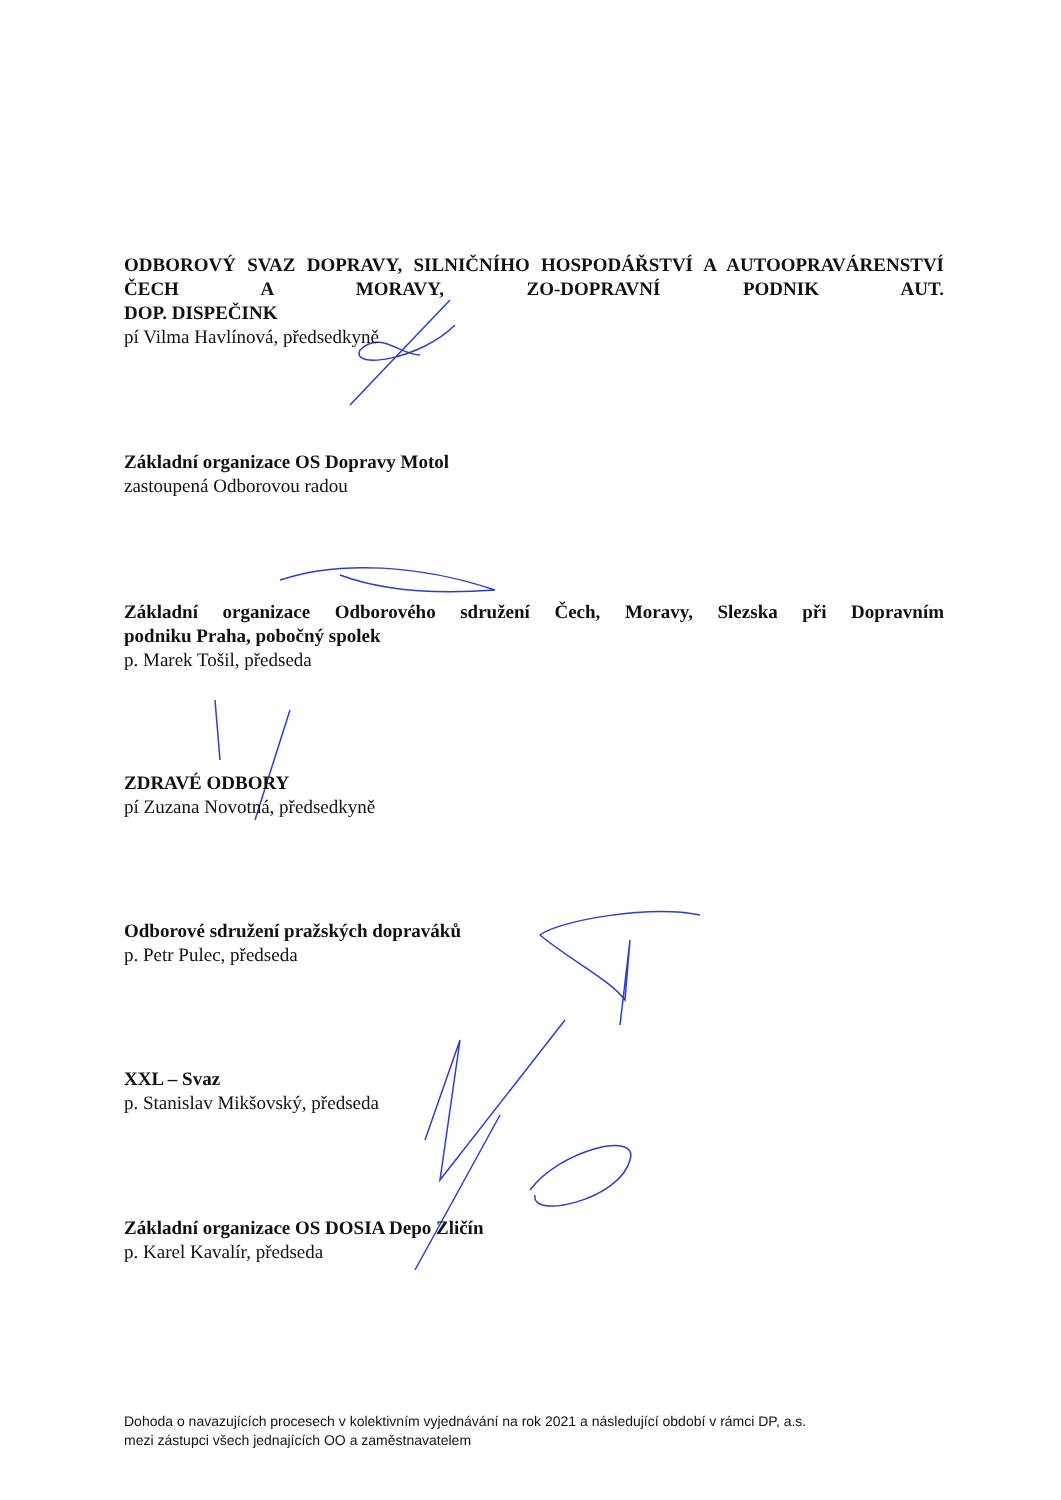ODBOROVÝ SVAZ DOPRAVY, SILNIČNÍHO HOSPODÁŘSTVÍ A AUTOOPRAVÁRENSTVÍ ČECH A MORAVY, ZO-DOPRAVNÍ PODNIK AUT.
DOP. DISPEČINK
pí Vilma Havlínová, předsedkyně
Základní organizace OS Dopravy Motol
zastoupená Odborovou radou
Základní organizace Odborového sdružení Čech, Moravy, Slezska při Dopravním
podniku Praha, pobočný spolek
p. Marek Tošil, předseda
ZDRAVÉ ODBORY
pí Zuzana Novotná, předsedkyně
Odborové sdružení pražských dopraváků
p. Petr Pulec, předseda
XXL – Svaz
p. Stanislav Mikšovský, předseda
Základní organizace OS DOSIA Depo Zličín
p. Karel Kavalír, předseda
Dohoda o navazujících procesech v kolektivním vyjednávání na rok 2021 a následující období v rámci DP, a.s.
mezi zástupci všech jednajících OO a zaměstnavatelem